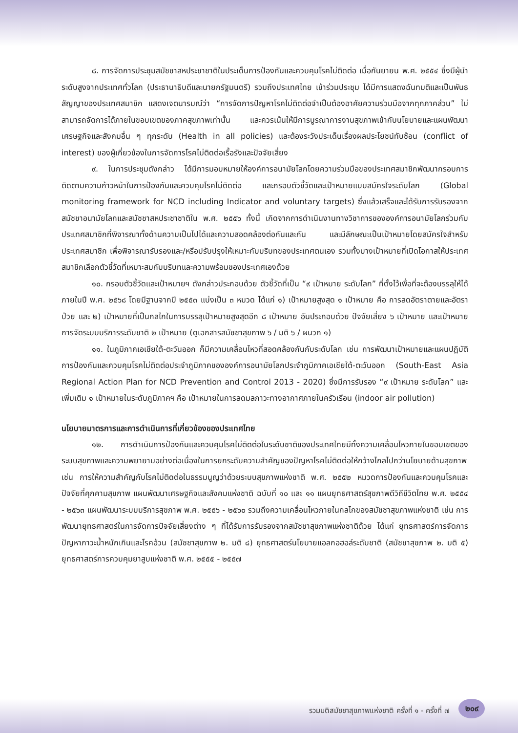๘. การจัดการประชุมสมัชชาสหประชาชาติในประเด็นการป้องกันและควบคุมโรคไม่ติดต่อ เมื่อกันยายน พ.ศ. ๒๕๕๔ ซึ่งมีผู้นำระดับสูงจากประเทศทั่วโลก (ประธานาธิบดีและนายกรัฐมนตรี) รวมถึงประเทศไทย เข้าร่วมประชุม ได้มีการแสดงฉันทมติและเป็นพันธสัญญาของประเทศสมาชิก แสดงเจตนารมณ์ว่า “การจัดการปัญหาโรคไม่ติดต่อจำเป็นต้องอาศัยความร่วมมือจากทุกภาคส่วน” ไม่สามารถจัดการได้ภายในขอบเขตของภาคสุขภาพเท่านั้น และควรเน้นให้มีการบูรณาการงานสุขภาพเข้ากับนโยบายและแผนพัฒนาเศรษฐกิจและสังคมอื่น ๆ ทุกระดับ (Health in all policies) และต้องระวังประเด็นเรื่องผลประโยชน์ทับซ้อน (conflict of interest) ของผู้เกี่ยวข้องในการจัดการโรคไม่ติดต่อเรื้อรังและปัจจัยเสี่ยง
๙. ในการประชุมดังกล่าว ได้มีการมอบหมายให้องค์การอนามัยโลกโดยความร่วมมือของประเทศสมาชิกพัฒนากรอบการติดตามความก้าวหน้าในการป้องกันและควบคุมโรคไม่ติดต่อ และกรอบตัวชี้วัดและเป้าหมายแบบสมัครใจระดับโลก (Global monitoring framework for NCD including Indicator and voluntary targets) ซึ่งแล้วเสร็จและได้รับการรับรองจากสมัชชาอนามัยโลกและสมัชชาสหประชาชาติใน พ.ศ. ๒๕๕๖ ทั้งนี้ เกิดจากการดำเนินงานทางวิชาการขององค์การอนามัยโลกร่วมกับประเทศสมาชิกที่พิจารณาทั้งด้านความเป็นไปได้และความสอดคล้องต่อกันและกัน และมีลักษณะเป็นเป้าหมายโดยสมัครใจสำหรับประเทศสมาชิก เพื่อพิจารณารับรองและ/หรือปรับปรุงให้เหมาะกับบริบทของประเทศตนเอง รวมทั้งบางเป้าหมายที่เปิดโอกาสให้ประเทศสมาชิกเลือกตัวชี้วัดที่เหมาะสมกับบริบทและความพร้อมของประเทศเองด้วย
๑๐. กรอบตัวชี้วัดและเป้าหมายฯ ดังกล่าวประกอบด้วย ตัวชี้วัดที่เป็น “๙ เป้าหมาย ระดับโลก” ที่ตั้งไว้เพื่อที่จะต้องบรรลุให้ได้ภายในปี พ.ศ. ๒๕๖๘ โดยมีฐานจากปี ๒๕๕๓ แบ่งเป็น ๓ หมวด ได้แก่ ๑) เป้าหมายสูงสุด ๑ เป้าหมาย คือ การลดอัตราตายและอัตราป่วย และ ๒) เป้าหมายที่เป็นกลไกในการบรรลุเป้าหมายสูงสุดอีก ๘ เป้าหมาย อันประกอบด้วย ปัจจัยเสี่ยง ๖ เป้าหมาย และเป้าหมายการจัดระบบบริการระดับชาติ ๒ เป้าหมาย (ดูเอกสารสมัชชาสุขภาพ ๖ / มติ ๖ / ผนวก ๑)
๑๑. ในภูมิภาคเอเชียใต้-ตะวันออก ก็มีความเคลื่อนไหวที่สอดคล้องกันกับระดับโลก เช่น การพัฒนาเป้าหมายและแผนปฏิบัติการป้องกันและควบคุมโรคไม่ติดต่อประจำภูมิภาคขององค์การอนามัยโลกประจำภูมิภาคเอเชียใต้-ตะวันออก (South-East Asia Regional Action Plan for NCD Prevention and Control 2013 - 2020) ซึ่งมีการรับรอง “๙ เป้าหมาย ระดับโลก” และเพิ่มเติม ๑ เป้าหมายในระดับภูมิภาคฯ คือ เป้าหมายในการลดมลภาวะทางอากาศภายในครัวเรือน (indoor air pollution)
นโยบายมาตรการและการดำเนินการที่เกี่ยวข้องของประเทศไทย
๑๒. การดำเนินการป้องกันและควบคุมโรคไม่ติดต่อในระดับชาติของประเทศไทยมีทั้งความเคลื่อนไหวภายในขอบเขตของระบบสุขภาพและความพยายามอย่างต่อเนื่องในการยกระดับความสำคัญของปัญหาโรคไม่ติดต่อให้กว้างไกลไปกว่านโยบายด้านสุขภาพ เช่น การให้ความสำคัญกับโรคไม่ติดต่อในธรรมนูญว่าด้วยระบบสุขภาพแห่งชาติ พ.ศ. ๒๕๕๒ หมวดการป้องกันและควบคุมโรคและปัจจัยที่คุกคามสุขภาพ แผนพัฒนาเศรษฐกิจและสังคมแห่งชาติ ฉบับที่ ๑๐ และ ๑๑ แผนยุทธศาสตร์สุขภาพดีวิถีชีวิตไทย พ.ศ. ๒๕๕๔ - ๒๕๖๓ แผนพัฒนาระบบบริการสุขภาพ พ.ศ. ๒๕๕๖ - ๒๕๖๐ รวมถึงความเคลื่อนไหวภายในกลไกของสมัชชาสุขภาพแห่งชาติ เช่น การพัฒนายุทธศาสตร์ในการจัดการปัจจัยเสี่ยงต่าง ๆ ที่ได้รับการรับรองจากสมัชชาสุขภาพแห่งชาติด้วย ได้แก่ ยุทธศาสตร์การจัดการปัญหาภาวะน้ำหนักเกินและโรคอ้วน (สมัชชาสุขภาพ ๒. มติ ๘) ยุทธศาสตร์นโยบายแอลกอฮอล์ระดับชาติ (สมัชชาสุขภาพ ๒. มติ ๕) ยุทธศาสตร์การควบคุมยาสูบแห่งชาติ พ.ศ. ๒๕๕๕ - ๒๕๕๗
รวมมติสมัชชาสุขภาพแห่งชาติ ครั้งที่ ๑ - ครั้งที่ ๗
๒๐๙